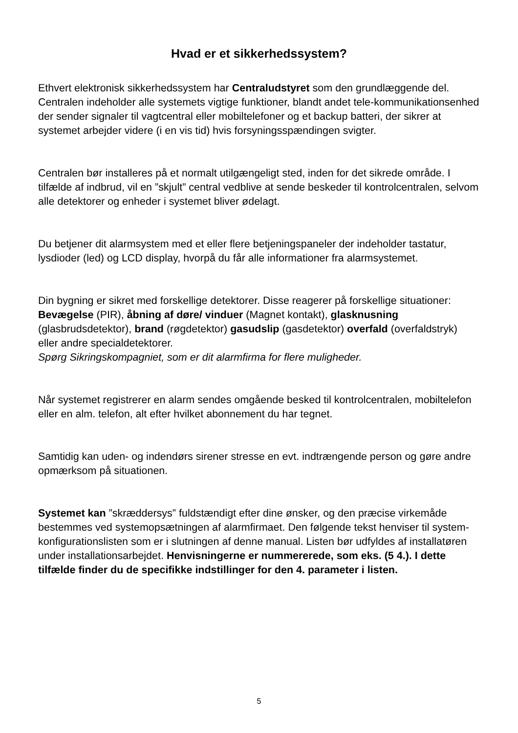Hvad er et sikkerhedssystem?
Ethvert elektronisk sikkerhedssystem har Centraludstyret som den grundlæggende del. Centralen indeholder alle systemets vigtige funktioner, blandt andet tele-kommunikationsenhed der sender signaler til vagtcentral eller mobiltelefoner og et backup batteri, der sikrer at systemet arbejder videre (i en vis tid) hvis forsyningsspændingen svigter.
Centralen bør installeres på et normalt utilgængeligt sted, inden for det sikrede område. I tilfælde af indbrud, vil en ”skjult” central vedblive at sende beskeder til kontrolcentralen, selvom alle detektorer og enheder i systemet bliver ødelagt.
Du betjener dit alarmsystem med et eller flere betjeningspaneler der indeholder tastatur, lysdioder (led) og LCD display, hvorpå du får alle informationer fra alarmsystemet.
Din bygning er sikret med forskellige detektorer. Disse reagerer på forskellige situationer: Bevægelse (PIR), åbning af døre/ vinduer (Magnet kontakt), glasknusning (glasbrudsdetektor), brand (røgdetektor) gasudslip (gasdetektor) overfald (overfaldstryk) eller andre specialdetektorer.
Spørg Sikringskompagniet, som er dit alarmfirma for flere muligheder.
Når systemet registrerer en alarm sendes omgående besked til kontrolcentralen, mobiltelefon eller en alm. telefon, alt efter hvilket abonnement du har tegnet.
Samtidig kan uden- og indendørs sirener stresse en evt. indtrængende person og gøre andre opmærksom på situationen.
Systemet kan ”skræddersys” fuldstændigt efter dine ønsker, og den præcise virkemåde bestemmes ved systemopsætningen af alarmfirmaet. Den følgende tekst henviser til system-konfigurationslisten som er i slutningen af denne manual. Listen bør udfyldes af installatøren under installationsarbejdet. Henvisningerne er nummererede, som eks. (5 4.). I dette tilfælde finder du de specifikke indstillinger for den 4. parameter i listen.
5